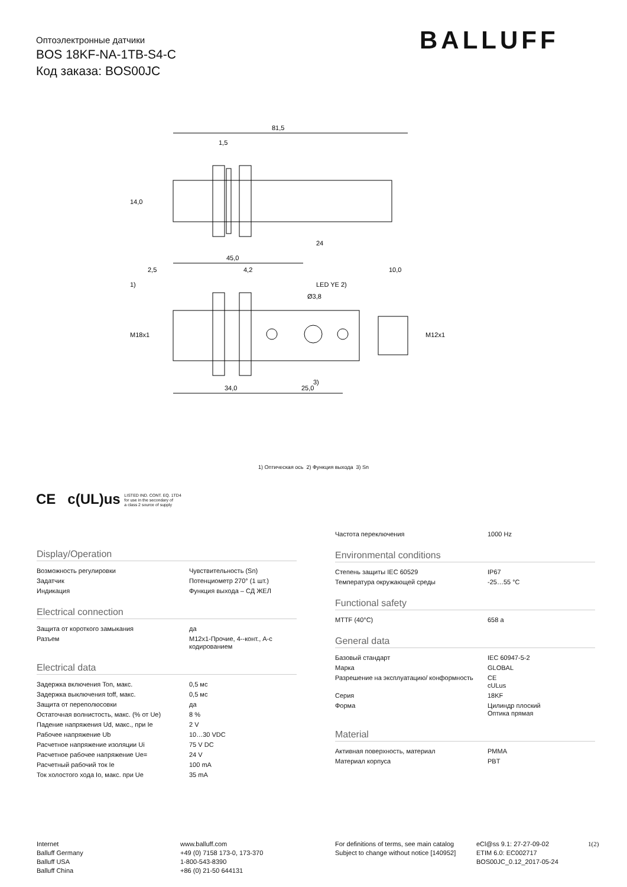Оптоэлектронные датчики
BOS 18KF-NA-1TB-S4-C
Код заказа: BOS00JC
BALLUFF
81,5
1,5
45,0
2,5
4,2
10,0
LED YE 2)
Ø3,8
1)
3)
34,0
25,0
14,0
M18x1
M12x1
24
1) Оптическая ось 2) Функция выхода 3) Sn
CE c(UL)us LISTED IND. CONT. EQ. 1TD4
for use in the secondary of
a class 2 source of supply
Display/Operation
| Возможность регулировки | Чувствительность (Sn) |
| Задатчик | Потенциометр 270° (1 шт.) |
| Индикация | Функция выхода – СД ЖЕЛ |
Electrical connection
| Защита от короткого замыкания | да |
| Разъем | M12x1-Прочие, 4--конт., A-с кодированием |
Electrical data
| Задержка включения Ton, макс. | 0,5 мс |
| Задержка выключения toff, макс. | 0,5 мс |
| Защита от переполюсовки | да |
| Остаточная волнистость, макс. (% от Ue) | 8 % |
| Падение напряжения Ud, макс., при Ie | 2 V |
| Рабочее напряжение Ub | 10…30 VDC |
| Расчетное напряжение изоляции Ui | 75 V DC |
| Расчетное рабочее напряжение Ue= | 24 V |
| Расчетный рабочий ток Ie | 100 mA |
| Ток холостого хода Io, макс. при Ue | 35 mA |
| Частота переключения | 1000 Hz |
Environmental conditions
| Степень защиты IEC 60529 | IP67 |
| Температура окружающей среды | -25…55 °C |
Functional safety
| MTTF (40°C) | 658 a |
General data
| Базовый стандарт | IEC 60947-5-2 |
| Марка | GLOBAL |
| Разрешение на эксплуатацию/ конформность | CE cULus |
| Серия | 18KF |
| Форма | Цилиндр плоский Оптика прямая |
Material
| Активная поверхность, материал | PMMA |
| Материал корпуса | PBT |
Internet
Balluff Germany
Balluff USA
Balluff China
www.balluff.com
+49 (0) 7158 173-0, 173-370
1-800-543-8390
+86 (0) 21-50 644131
For definitions of terms, see main catalog
Subject to change without notice [140952]
eCl@ss 9.1: 27-27-09-02
ETIM 6.0: EC002717
BOS00JC_0.12_2017-05-24
1(2)